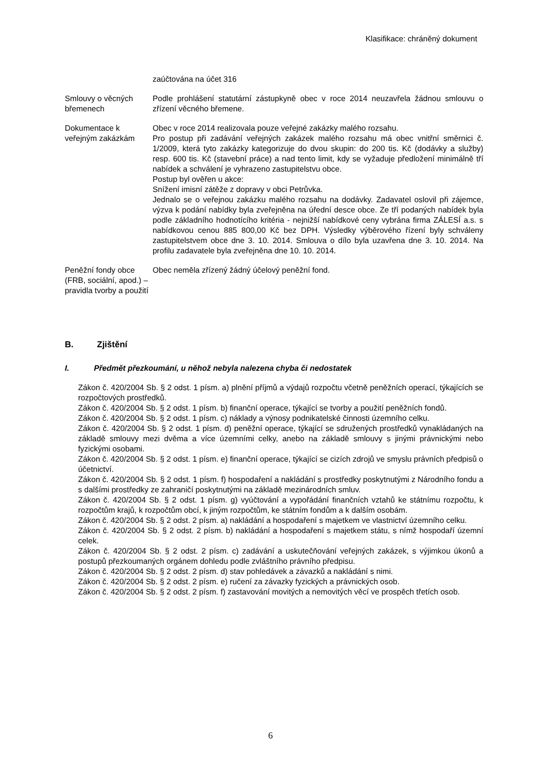Klasifikace: chráněný dokument
| | zaúčtována na účet 316 |
| Smlouvy o věcných břemenech | Podle prohlášení statutární zástupkyně obec v roce 2014 neuzavřela žádnou smlouvu o zřízení věcného břemene. |
| Dokumentace k veřejným zakázkám | Obec v roce 2014 realizovala pouze veřejné zakázky malého rozsahu. Pro postup při zadávání veřejných zakázek malého rozsahu má obec vnitřní směrnici č. 1/2009, která tyto zakázky kategorizuje do dvou skupin: do 200 tis. Kč (dodávky a služby) resp. 600 tis. Kč (stavební práce) a nad tento limit, kdy se vyžaduje předložení minimálně tří nabídek a schválení je vyhrazeno zastupitelstvu obce. Postup byl ověřen u akce: Snížení imisní zátěže z dopravy v obci Petrůvka. Jednalo se o veřejnou zakázku malého rozsahu na dodávky. Zadavatel oslovil při zájemce, výzva k podání nabídky byla zveřejněna na úřední desce obce. Ze tří podaných nabídek byla podle základního hodnotícího kritéria - nejnižší nabídkové ceny vybrána firma ZÁLESÍ a.s. s nabídkovou cenou 885 800,00 Kč bez DPH. Výsledky výběrového řízení byly schváleny zastupitelstvem obce dne 3. 10. 2014. Smlouva o dílo byla uzavřena dne 3. 10. 2014. Na profilu zadavatele byla zveřejněna dne 10. 10. 2014. |
| Peněžní fondy obce (FRB, sociální, apod.) – pravidla tvorby a použití | Obec neměla zřízený žádný účelový peněžní fond. |
B. Zjištění
I. Předmět přezkoumání, u něhož nebyla nalezena chyba či nedostatek
Zákon č. 420/2004 Sb. § 2 odst. 1 písm. a) plnění příjmů a výdajů rozpočtu včetně peněžních operací, týkajících se rozpočtových prostředků.
Zákon č. 420/2004 Sb. § 2 odst. 1 písm. b) finanční operace, týkající se tvorby a použití peněžních fondů.
Zákon č. 420/2004 Sb. § 2 odst. 1 písm. c) náklady a výnosy podnikatelské činnosti územního celku.
Zákon č. 420/2004 Sb. § 2 odst. 1 písm. d) peněžní operace, týkající se sdružených prostředků vynakládaných na základě smlouvy mezi dvěma a více územními celky, anebo na základě smlouvy s jinými právnickými nebo fyzickými osobami.
Zákon č. 420/2004 Sb. § 2 odst. 1 písm. e) finanční operace, týkající se cizích zdrojů ve smyslu právních předpisů o účetnictví.
Zákon č. 420/2004 Sb. § 2 odst. 1 písm. f) hospodaření a nakládání s prostředky poskytnutými z Národního fondu a s dalšími prostředky ze zahraničí poskytnutými na základě mezinárodních smluv.
Zákon č. 420/2004 Sb. § 2 odst. 1 písm. g) vyúčtování a vypořádání finančních vztahů ke státnímu rozpočtu, k rozpočtům krajů, k rozpočtům obcí, k jiným rozpočtům, ke státním fondům a k dalším osobám.
Zákon č. 420/2004 Sb. § 2 odst. 2 písm. a) nakládání a hospodaření s majetkem ve vlastnictví územního celku.
Zákon č. 420/2004 Sb. § 2 odst. 2 písm. b) nakládání a hospodaření s majetkem státu, s nímž hospodaří územní celek.
Zákon č. 420/2004 Sb. § 2 odst. 2 písm. c) zadávání a uskutečňování veřejných zakázek, s výjimkou úkonů a postupů přezkoumaných orgánem dohledu podle zvláštního právního předpisu.
Zákon č. 420/2004 Sb. § 2 odst. 2 písm. d) stav pohledávek a závazků a nakládání s nimi.
Zákon č. 420/2004 Sb. § 2 odst. 2 písm. e) ručení za závazky fyzických a právnických osob.
Zákon č. 420/2004 Sb. § 2 odst. 2 písm. f) zastavování movitých a nemovitých věcí ve prospěch třetích osob.
6